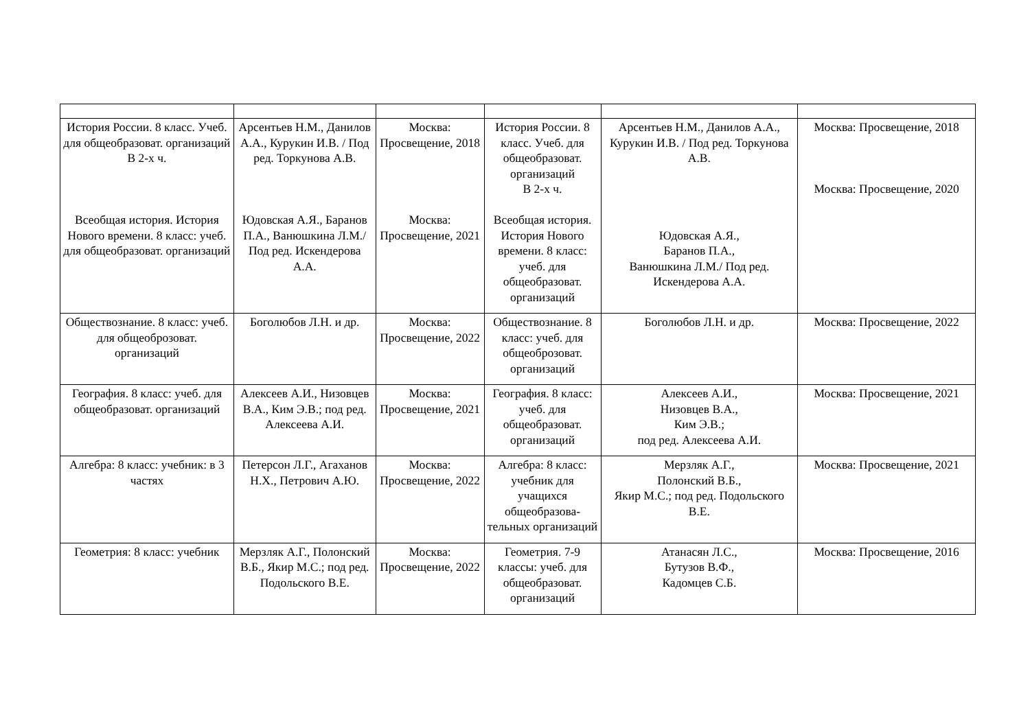| История России. 8 класс. Учеб. для общеобразоват. организаций В 2-х ч. Всеобщая история. История Нового времени. 8 класс: учеб. для общеобразоват. организаций | Арсентьев Н.М., Данилов А.А., Курукин И.В. / Под ред. Торкунова А.В. Юдовская А.Я., Баранов П.А., Ванюшкина Л.М./ Под ред. Искендерова А.А. | Москва: Просвещение, 2018 Москва: Просвещение, 2021 | История России. 8 класс. Учеб. для общеобразоват. организаций В 2-х ч. Всеобщая история. История Нового времени. 8 класс: учеб. для общеобразоват. организаций | Арсентьев Н.М., Данилов А.А., Курукин И.В. / Под ред. Торкунова А.В. Юдовская А.Я., Баранов П.А., Ванюшкина Л.М./ Под ред. Искендерова А.А. | Москва: Просвещение, 2018 Москва: Просвещение, 2020 |
| Обществознание. 8 класс: учеб. для общеоброзоват. организаций | Боголюбов Л.Н. и др. | Москва: Просвещение, 2022 | Обществознание. 8 класс: учеб. для общеоброзоват. организаций | Боголюбов Л.Н. и др. | Москва: Просвещение, 2022 |
| География. 8 класс: учеб. для общеобразоват. организаций | Алексеев А.И., Низовцев В.А., Ким Э.В.; под ред. Алексеева А.И. | Москва: Просвещение, 2021 | География. 8 класс: учеб. для общеобразоват. организаций | Алексеев А.И., Низовцев В.А., Ким Э.В.; под ред. Алексеева А.И. | Москва: Просвещение, 2021 |
| Алгебра: 8 класс: учебник: в 3 частях | Петерсон Л.Г., Агаханов Н.Х., Петрович А.Ю. | Москва: Просвещение, 2022 | Алгебра: 8 класс: учебник для учащихся общеобразова-тельных организаций | Мерзляк А.Г., Полонский В.Б., Якир М.С.; под ред. Подольского В.Е. | Москва: Просвещение, 2021 |
| Геометрия: 8 класс: учебник | Мерзляк А.Г., Полонский В.Б., Якир М.С.; под ред. Подольского В.Е. | Москва: Просвещение, 2022 | Геометрия. 7-9 классы: учеб. для общеобразоват. организаций | Атанасян Л.С., Бутузов В.Ф., Кадомцев С.Б. | Москва: Просвещение, 2016 |